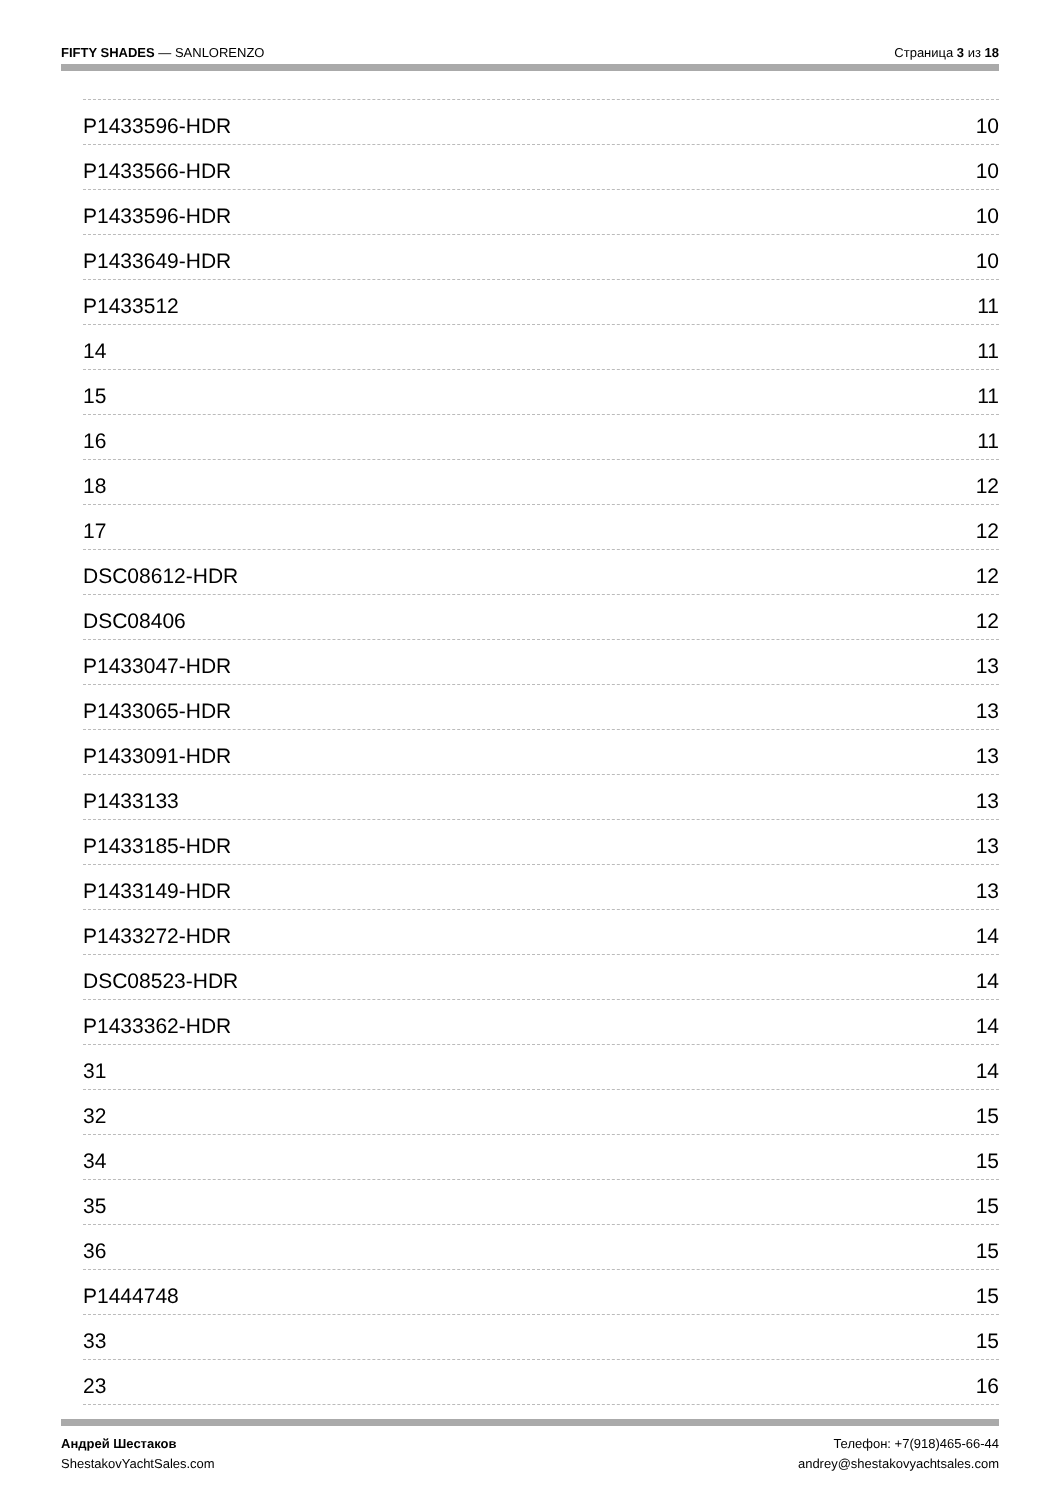FIFTY SHADES — SANLORENZO
Страница 3 из 18
P1433596-HDR 10
P1433566-HDR 10
P1433596-HDR 10
P1433649-HDR 10
P1433512 11
14 11
15 11
16 11
18 12
17 12
DSC08612-HDR 12
DSC08406 12
P1433047-HDR 13
P1433065-HDR 13
P1433091-HDR 13
P1433133 13
P1433185-HDR 13
P1433149-HDR 13
P1433272-HDR 14
DSC08523-HDR 14
P1433362-HDR 14
31 14
32 15
34 15
35 15
36 15
P1444748 15
33 15
23 16
Андрей Шестаков
ShestakovYachtSales.com
Телефон: +7(918)465-66-44
andrey@shestakovyachtsales.com